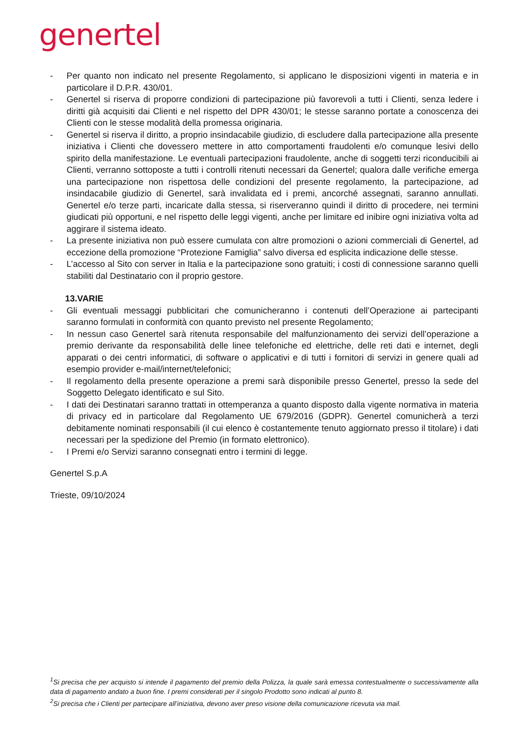genertel
- Per quanto non indicato nel presente Regolamento, si applicano le disposizioni vigenti in materia e in particolare il D.P.R. 430/01.
- Genertel si riserva di proporre condizioni di partecipazione più favorevoli a tutti i Clienti, senza ledere i diritti già acquisiti dai Clienti e nel rispetto del DPR 430/01; le stesse saranno portate a conoscenza dei Clienti con le stesse modalità della promessa originaria.
- Genertel si riserva il diritto, a proprio insindacabile giudizio, di escludere dalla partecipazione alla presente iniziativa i Clienti che dovessero mettere in atto comportamenti fraudolenti e/o comunque lesivi dello spirito della manifestazione. Le eventuali partecipazioni fraudolente, anche di soggetti terzi riconducibili ai Clienti, verranno sottoposte a tutti i controlli ritenuti necessari da Genertel; qualora dalle verifiche emerga una partecipazione non rispettosa delle condizioni del presente regolamento, la partecipazione, ad insindacabile giudizio di Genertel, sarà invalidata ed i premi, ancorché assegnati, saranno annullati. Genertel e/o terze parti, incaricate dalla stessa, si riserveranno quindi il diritto di procedere, nei termini giudicati più opportuni, e nel rispetto delle leggi vigenti, anche per limitare ed inibire ogni iniziativa volta ad aggirare il sistema ideato.
- La presente iniziativa non può essere cumulata con altre promozioni o azioni commerciali di Genertel, ad eccezione della promozione “Protezione Famiglia” salvo diversa ed esplicita indicazione delle stesse.
- L’accesso al Sito con server in Italia e la partecipazione sono gratuiti; i costi di connessione saranno quelli stabiliti dal Destinatario con il proprio gestore.
13.VARIE
- Gli eventuali messaggi pubblicitari che comunicheranno i contenuti dell’Operazione ai partecipanti saranno formulati in conformità con quanto previsto nel presente Regolamento;
- In nessun caso Genertel sarà ritenuta responsabile del malfunzionamento dei servizi dell’operazione a premio derivante da responsabilità delle linee telefoniche ed elettriche, delle reti dati e internet, degli apparati o dei centri informatici, di software o applicativi e di tutti i fornitori di servizi in genere quali ad esempio provider e-mail/internet/telefonici;
- Il regolamento della presente operazione a premi sarà disponibile presso Genertel, presso la sede del Soggetto Delegato identificato e sul Sito.
- I dati dei Destinatari saranno trattati in ottemperanza a quanto disposto dalla vigente normativa in materia di privacy ed in particolare dal Regolamento UE 679/2016 (GDPR). Genertel comunicherà a terzi debitamente nominati responsabili (il cui elenco è costantemente tenuto aggiornato presso il titolare) i dati necessari per la spedizione del Premio (in formato elettronico).
- I Premi e/o Servizi saranno consegnati entro i termini di legge.
Genertel S.p.A
Trieste, 09/10/2024
<sup>1</sup> Si precisa che per acquisto si intende il pagamento del premio della Polizza, la quale sarà emessa contestualmente o successivamente alla data di pagamento andato a buon fine. I premi considerati per il singolo Prodotto sono indicati al punto 8.
<sup>2</sup> Si precisa che i Clienti per partecipare all’iniziativa, devono aver preso visione della comunicazione ricevuta via mail.